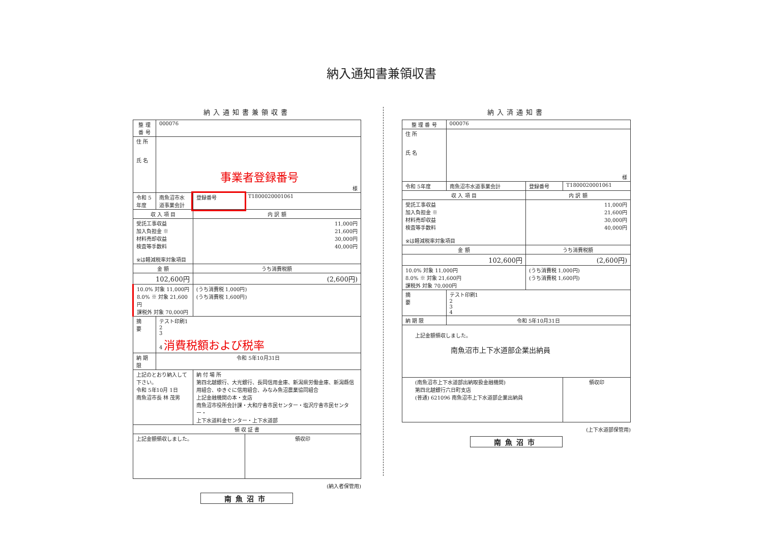納入通知書兼領収書
納入通知書兼領収書
| 整 理 番 号 | 000076 | | |
| 住 所 氏 名 | 事業者登録番号 様 | | |
| 令和 5年度 | 南魚沼市水道事業会計 | 登録番号 | T1800020001061 |
| 収 入 項 目 | | 内 訳 額 | |
| 受託工事収益 加入負担金 ※ 材料売却収益 検査等手数料 ※は軽減税率対象項目 | | 11,000円 21,600円 30,000円 40,000円 | |
| 金 額 | | うち消費税額 | |
| 102,600円 | | (2,600円) | |
| 10.0% 対象 11,000円 8.0% ※ 対象 21,600円 課税外 対象 70,000円 | | (うち消費税 1,000円) (うち消費税 1,600円) | |
| 摘 要 | テスト印刷1 2 3 4 消費税額および税率 | | |
| 納 期 限 | 令和 5年10月31日 | | |
| 上記のとおり納入して下さい。 令和 5年10月 1日 南魚沼市長 林 茂男 | | 納 付 場 所 第四北越銀行、大光銀行、長岡信用金庫、新潟県労働金庫、新潟縣信用組合、ゆきぐに信用組合、みなみ魚沼農業協同組合 上記金融機関の本・支店 南魚沼市役所会計課・大和庁舎市民センター・塩沢庁舎市民センター・ 上下水道料金センター・上下水道部 | |
| 領 収 証 書 | | | |
| 上記金額領収しました。 | | | 領収印 |
(納入者保管用)
南魚沼市
納入済通知書
| 整 理 番 号 | 000076 | | |
| 住 所 氏 名 | 様 | | |
| 令和 5年度 | 南魚沼市水道事業会計 | 登録番号 | T1800020001061 |
| 収 入 項 目 | | 内 訳 額 | |
| 受託工事収益 加入負担金 ※ 材料売却収益 検査等手数料 ※は軽減税率対象項目 | | 11,000円 21,600円 30,000円 40,000円 | |
| 金 額 | | うち消費税額 | |
| 102,600円 | | (2,600円) | |
| 10.0% 対象 11,000円 8.0% ※ 対象 21,600円 課税外 対象 70,000円 | | (うち消費税 1,000円) (うち消費税 1,600円) | |
| 摘 要 | テスト印刷1 2 3 4 | | |
| 納 期 限 | 令和 5年10月31日 | | |
| 上記金額領収しました。 南魚沼市上下水道部企業出納員 | | | |
| (南魚沼市上下水道部出納取扱金融機関) 第四北越銀行六日町支店 (普通) 621096 南魚沼市上下水道部企業出納員 | | | 領収印 |
(上下水道部保管用)
南魚沼市